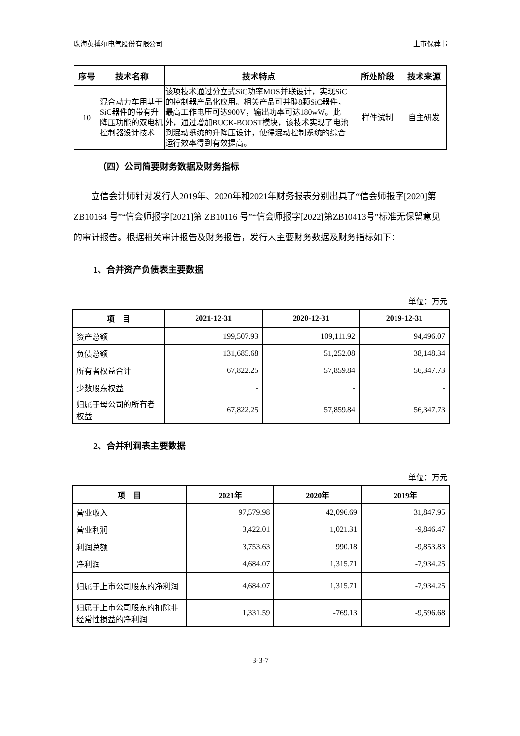珠海英搏尔电气股份有限公司 上市保荐书
| 序号 | 技术名称 | 技术特点 | 所处阶段 | 技术来源 |
| --- | --- | --- | --- | --- |
| 10 | 混合动力车用基于SiC器件的带有升降压功能的双电机控制器设计技术 | 该项技术通过分立式SiC功率MOS并联设计，实现SiC的控制器产品化应用。相关产品可并联8颗SiC器件，最高工作电压可达900V，输出功率可达180wW。此外，通过增加BUCK-BOOST模块，该技术实现了电池到混动系统的升降压设计，使得混动控制系统的综合运行效率得到有效提高。 | 样件试制 | 自主研发 |
（四）公司简要财务数据及财务指标
立信会计师针对发行人2019年、2020年和2021年财务报表分别出具了“信会师报字[2020]第 ZB10164 号”“信会师报字[2021]第 ZB10116 号”“信会师报字[2022]第ZB10413号”标准无保留意见的审计报告。根据相关审计报告及财务报告，发行人主要财务数据及财务指标如下：
1、合并资产负债表主要数据
单位：万元
| 项 目 | 2021-12-31 | 2020-12-31 | 2019-12-31 |
| --- | --- | --- | --- |
| 资产总额 | 199,507.93 | 109,111.92 | 94,496.07 |
| 负债总额 | 131,685.68 | 51,252.08 | 38,148.34 |
| 所有者权益合计 | 67,822.25 | 57,859.84 | 56,347.73 |
| 少数股东权益 | - | - | - |
| 归属于母公司的所有者权益 | 67,822.25 | 57,859.84 | 56,347.73 |
2、合并利润表主要数据
单位：万元
| 项 目 | 2021年 | 2020年 | 2019年 |
| --- | --- | --- | --- |
| 营业收入 | 97,579.98 | 42,096.69 | 31,847.95 |
| 营业利润 | 3,422.01 | 1,021.31 | -9,846.47 |
| 利润总额 | 3,753.63 | 990.18 | -9,853.83 |
| 净利润 | 4,684.07 | 1,315.71 | -7,934.25 |
| 归属于上市公司股东的净利润 | 4,684.07 | 1,315.71 | -7,934.25 |
| 归属于上市公司股东的扣除非经常性损益的净利润 | 1,331.59 | -769.13 | -9,596.68 |
3-3-7